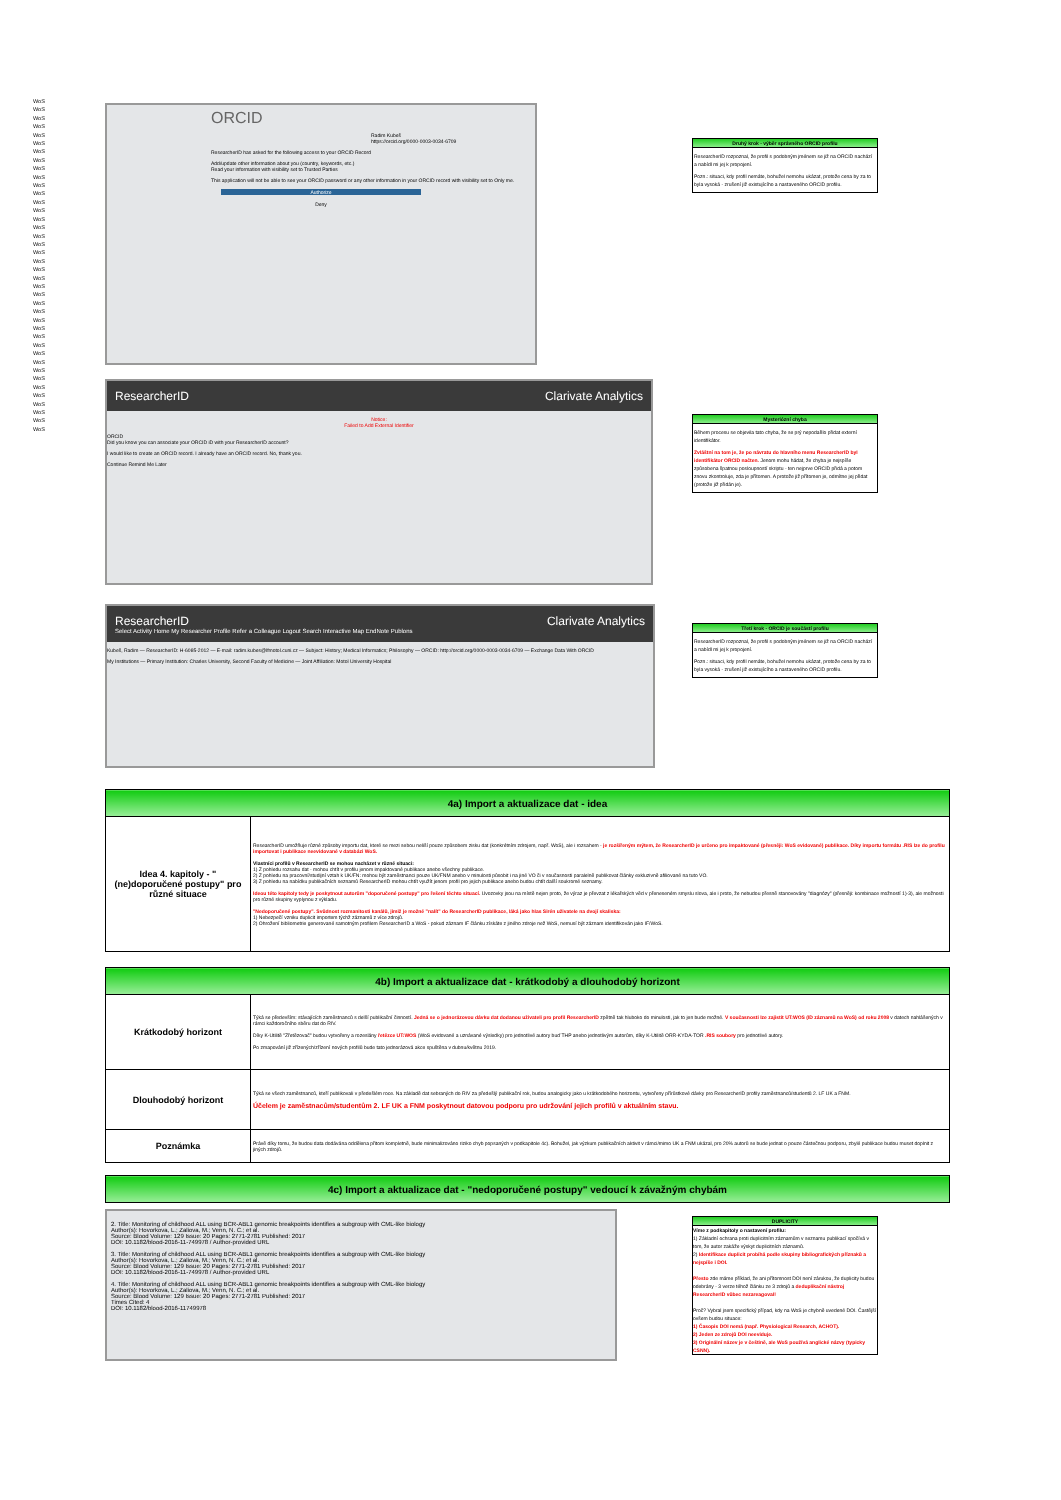WoS
WoS
WoS
WoS
WoS
WoS
WoS
WoS
WoS
WoS
WoS
WoS
WoS
WoS
WoS
WoS
WoS
WoS
WoS
WoS
WoS
WoS
WoS
WoS
WoS
WoS
WoS
WoS
WoS
WoS
WoS
WoS
WoS
WoS
WoS
WoS
WoS
WoS
WoS
WoS
ORCID
Radim Kubeš
https://orcid.org/0000-0003-0034-6709
ResearcherID has asked for the following access to your ORCID Record
Add/update other information about you (country, keywords, etc.)
Read your information with visibility set to Trusted Parties
This application will not be able to see your ORCID password or any other information in your ORCID record with visibility set to Only me.
Authorize
Deny
ResearcherID Clarivate Analytics
Notice:
Failed to Add External Identifier
ORCID
Did you know you can associate your ORCID iD with your ResearcherID account?
I would like to create an ORCID record. I already have an ORCID record. No, thank you.
Continue Remind Me Later
ResearcherID Clarivate Analytics
Select Activity Home My Researcher Profile Refer a Colleague Logout Search Interactive Map EndNote Publons
Kubeš, Radim — ResearcherID: H-6085-2012 — E-mail: radim.kubes@lfmotol.cuni.cz — Subject: History; Medical Informatics; Philosophy — ORCID: http://orcid.org/0000-0003-0034-6709 — Exchange Data With ORCID
My Institutions — Primary Institution: Charles University, Second Faculty of Medicine — Joint Affiliation: Motol University Hospital
Druhý krok - výběr správného ORCID profilu
ResearcherID rozpoznal, že profil s podobným jménem se již na ORCID nachází a nabídl mi jej k propojení.
Pozn.: situaci, kdy profil nemáte, bohužel nemohu ukázat, protože cena by za to byla vysoká - zrušení již existujícího a nastaveného ORCID profilu.
Mysteriózní chyba
Během procesu se objevila tato chyba, že se prý nepodařilo přidat externí identifikátor.
Zvláštní na tom je, že po návratu do hlavního menu ResearcherID byl identifikátor ORCID načten. Jenom mohu hádat, že chyba je nejspíše způsobena špatnou posloupností skriptu - ten nejprve ORCID přidá a potom znovu zkontroluje, zda je přítomen. A protože již přítomen je, odmítne jej přidat (protože již přidán je).
Třetí krok - ORCID je součástí profilu
ResearcherID rozpoznal, že profil s podobným jménem se již na ORCID nachází a nabídl mi jej k propojení.
Pozn.: situaci, kdy profil nemáte, bohužel nemohu ukázat, protože cena by za to byla vysoká - zrušení již existujícího a nastaveného ORCID profilu.
| 4a) Import a aktualizace dat - idea | |
| --- | --- |
| Idea 4. kapitoly - "(ne)doporučené postupy" pro různé situace | ResearcherID umožňuje různé způsoby importu dat, které se mezi sebou neliší pouze způsobem zisku dat (konkrétním zdrojem, např. WoS), ale i rozsahem - je rozšířeným mýtem, že ResearcherID je určeno pro impaktované (přesněji: WoS evidované) publikace. Díky importu formátu .RIS lze do profilu importovat i publikace neevidované v databázi WoS. Vlastníci profilů v ResearcherID se mohou nacházet v různé situaci: 1) Z pohledu rozsahu dat - mohou chtít v profilu jenom impaktované publikace anebo všechny publikace. 2) Z pohledu na pracovní/studijní vztah k UK/FN: mohou být zaměstnanci pouze UK/FNM anebo v minulosti působit i na jiné VO či v současnosti paralelně publikovat články exkluzivně afiliované na tuto VO. 3) Z pohledu na nabídku publikačních seznamů ResearcherID mohou chtít využít jenom profil pro jejich publikace anebo budou chtít další soukromé seznamy. Ideou této kapitoly tedy je poskytnout autorům "doporučené postupy" pro řešení těchto situací. Uvozovky jsou na místě nejen proto, že výraz je převzat z lékařských věd v přeneseném smyslu slova, ale i proto, že nebudou přesně stanovovány "diagnózy" (přesněji: kombinace možností 1)-3), ale možnosti pro různé skupiny vyplynou z výkladu. "Nedoporučené postupy". Svůdnost rozmanitosti kanálů, jimiž je možné "nalít" do ResearcherID publikace, láká jako hlas Sirén uživatele na dvojí skaliska: 1) Nebezpečí vzniku duplicit importem týchž záznamů z více zdrojů. 2) Ohrožení bibliometrie generované samotným profilem ResearcherID a WoS - pokud záznam IF článku získáte z jiného zdroje než WoS, nemusí být záznam identifikován jako IF/WoS. |
| 4b) Import a aktualizace dat - krátkodobý a dlouhodobý horizont | |
| --- | --- |
| Krátkodobý horizont | Týká se především: stávajících zaměstnanců s delší publikační činností. Jedná se o jednorázovou dávku dat dodanou uživateli pro profil ResearcherID zpětně tak hluboko do minulosti, jak to jen bude možné. V současnosti lze zajistit UT:WOS (ID záznamů na WoS) od roku 2008 v datech nahlášených v rámci každoročního sběru dat do RIV. Díky K-Utilitě "Zřetězovač" budou vytvořeny a rozeslány řetězce UT:WOS (WoS evidované a uznávané výsledky) pro jednotlivé autory buď THP anebo jednotlivým autorům, díky K-Utilitě ORR-KYDA-TOR .RIS soubory pro jednotlivé autory. Po zmapování již zřízených/zřízení nových profilů bude tato jednorázová akce spuštěna v dubnu/květnu 2019. |
| Dlouhodobý horizont | Týká se všech zaměstnanců, kteří publikovali v předešlém roce. Na základě dat sebraných do RIV za předešlý publikační rok, budou analogicky jako u krátkodobého horizontu, vytvořeny přírůstkové dávky pro ResearcherID profily zaměstnanců/studentů 2. LF UK a FNM. Účelem je zaměstnacům/studentům 2. LF UK a FNM poskytnout datovou podporu pro udržování jejich profilů v aktuálním stavu. |
| Poznámka | Právě díky tomu, že budou data dodávána oddělena přitom kompletně, bude minimalizováno riziko chyb popsaných v podkapitole 4c). Bohužel, jak výzkum publikačních aktivit v rámci/mimo UK a FNM ukázal, pro 20% autorů se bude jednat o pouze částečnou podporu, zbylé publikace budou muset doplnit z jiných zdrojů. |
| 4c) Import a aktualizace dat - "nedoporučené postupy" vedoucí k závažným chybám |
| --- |
2. Title: Monitoring of childhood ALL using BCR-ABL1 genomic breakpoints identifies a subgroup with CML-like biology
Author(s): Hovorkova, L.; Zaliova, M.; Venn, N. C.; et al.
Source: Blood Volume: 129 Issue: 20 Pages: 2771-2781 Published: 2017
DOI: 10.1182/blood-2016-11-749978 / Author-provided URL
3. Title: Monitoring of childhood ALL using BCR-ABL1 genomic breakpoints identifies a subgroup with CML-like biology
Author(s): Hovorkova, L.; Zaliova, M.; Venn, N. C.; et al.
Source: Blood Volume: 129 Issue: 20 Pages: 2771-2781 Published: 2017
DOI: 10.1182/blood-2016-11-749978 / Author-provided URL
4. Title: Monitoring of childhood ALL using BCR-ABL1 genomic breakpoints identifies a subgroup with CML-like biology
Author(s): Hovorkova, L.; Zaliova, M.; Venn, N. C.; et al.
Source: Blood Volume: 129 Issue: 20 Pages: 2771-2781 Published: 2017
Times Cited: 4
DOI: 10.1182/blood-2016-11749978
DUPLICITY
Víme z podkapitoly o nastavení profilu:
1) Základní ochrana proti duplicitním záznamům v seznamu publikací spočívá v tom, že autor zakáže výskyt duplicitních záznamů.
2) Identifikace duplicit probíhá podle skupiny bibliografických příznaků a nejspíše i DOI.
Přesto zde máme příklad, že ani přítomnost DOI není zárukou, že duplicity budou odebrány - 3 verze téhož článku ze 3 zdrojů a deduplikační nástroj ResearcherID vůbec nezareagoval!
Proč? Vybral jsem specifický případ, kdy na WoS je chybně uvedené DOI. Častější ovšem budou situace:
1) Časopis DOI nemá (např. Physiological Research, ACHOT).
2) Jeden ze zdrojů DOI neeviduje.
3) Originální název je v češtině, ale WoS používá anglické názvy (typicky CSNN).